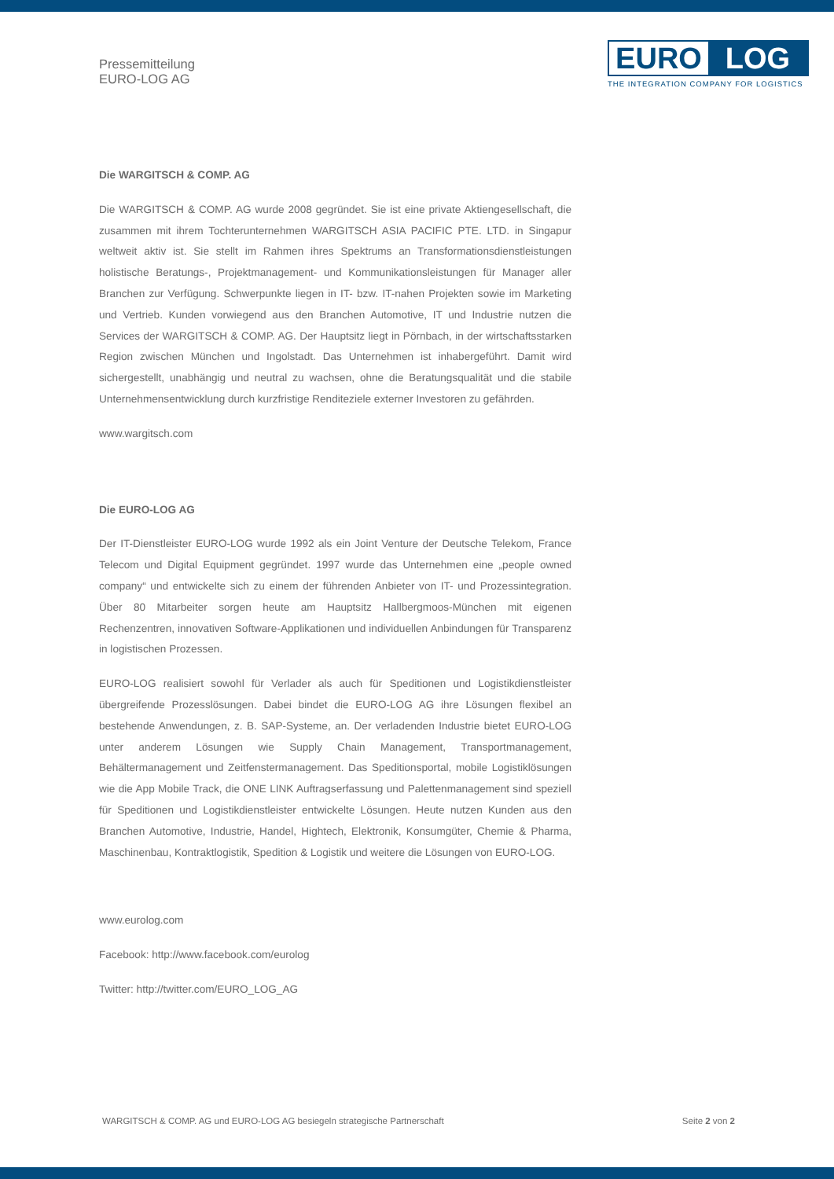Pressemitteilung
EURO-LOG AG
EURO LOG
THE INTEGRATION COMPANY FOR LOGISTICS
Die WARGITSCH & COMP. AG
Die WARGITSCH & COMP. AG wurde 2008 gegründet. Sie ist eine private Aktiengesellschaft, die zusammen mit ihrem Tochterunternehmen WARGITSCH ASIA PACIFIC PTE. LTD. in Singapur weltweit aktiv ist. Sie stellt im Rahmen ihres Spektrums an Transformationsdienstleistungen holistische Beratungs-, Projektmanagement- und Kommunikationsleistungen für Manager aller Branchen zur Verfügung. Schwerpunkte liegen in IT- bzw. IT-nahen Projekten sowie im Marketing und Vertrieb. Kunden vorwiegend aus den Branchen Automotive, IT und Industrie nutzen die Services der WARGITSCH & COMP. AG. Der Hauptsitz liegt in Pörnbach, in der wirtschaftsstarken Region zwischen München und Ingolstadt. Das Unternehmen ist inhabergeführt. Damit wird sichergestellt, unabhängig und neutral zu wachsen, ohne die Beratungsqualität und die stabile Unternehmensentwicklung durch kurzfristige Renditeziele externer Investoren zu gefährden.
www.wargitsch.com
Die EURO-LOG AG
Der IT-Dienstleister EURO-LOG wurde 1992 als ein Joint Venture der Deutsche Telekom, France Telecom und Digital Equipment gegründet. 1997 wurde das Unternehmen eine „people owned company“ und entwickelte sich zu einem der führenden Anbieter von IT- und Prozessintegration. Über 80 Mitarbeiter sorgen heute am Hauptsitz Hallbergmoos-München mit eigenen Rechenzentren, innovativen Software-Applikationen und individuellen Anbindungen für Transparenz in logistischen Prozessen.
EURO-LOG realisiert sowohl für Verlader als auch für Speditionen und Logistikdienstleister übergreifende Prozesslösungen. Dabei bindet die EURO-LOG AG ihre Lösungen flexibel an bestehende Anwendungen, z. B. SAP-Systeme, an. Der verladenden Industrie bietet EURO-LOG unter anderem Lösungen wie Supply Chain Management, Transportmanagement, Behältermanagement und Zeitfenstermanagement. Das Speditionsportal, mobile Logistiklösungen wie die App Mobile Track, die ONE LINK Auftragserfassung und Palettenmanagement sind speziell für Speditionen und Logistikdienstleister entwickelte Lösungen. Heute nutzen Kunden aus den Branchen Automotive, Industrie, Handel, Hightech, Elektronik, Konsumgüter, Chemie & Pharma, Maschinenbau, Kontraktlogistik, Spedition & Logistik und weitere die Lösungen von EURO-LOG.
www.eurolog.com
Facebook: http://www.facebook.com/eurolog
Twitter: http://twitter.com/EURO_LOG_AG
WARGITSCH & COMP. AG und EURO-LOG AG besiegeln strategische Partnerschaft Seite 2 von 2